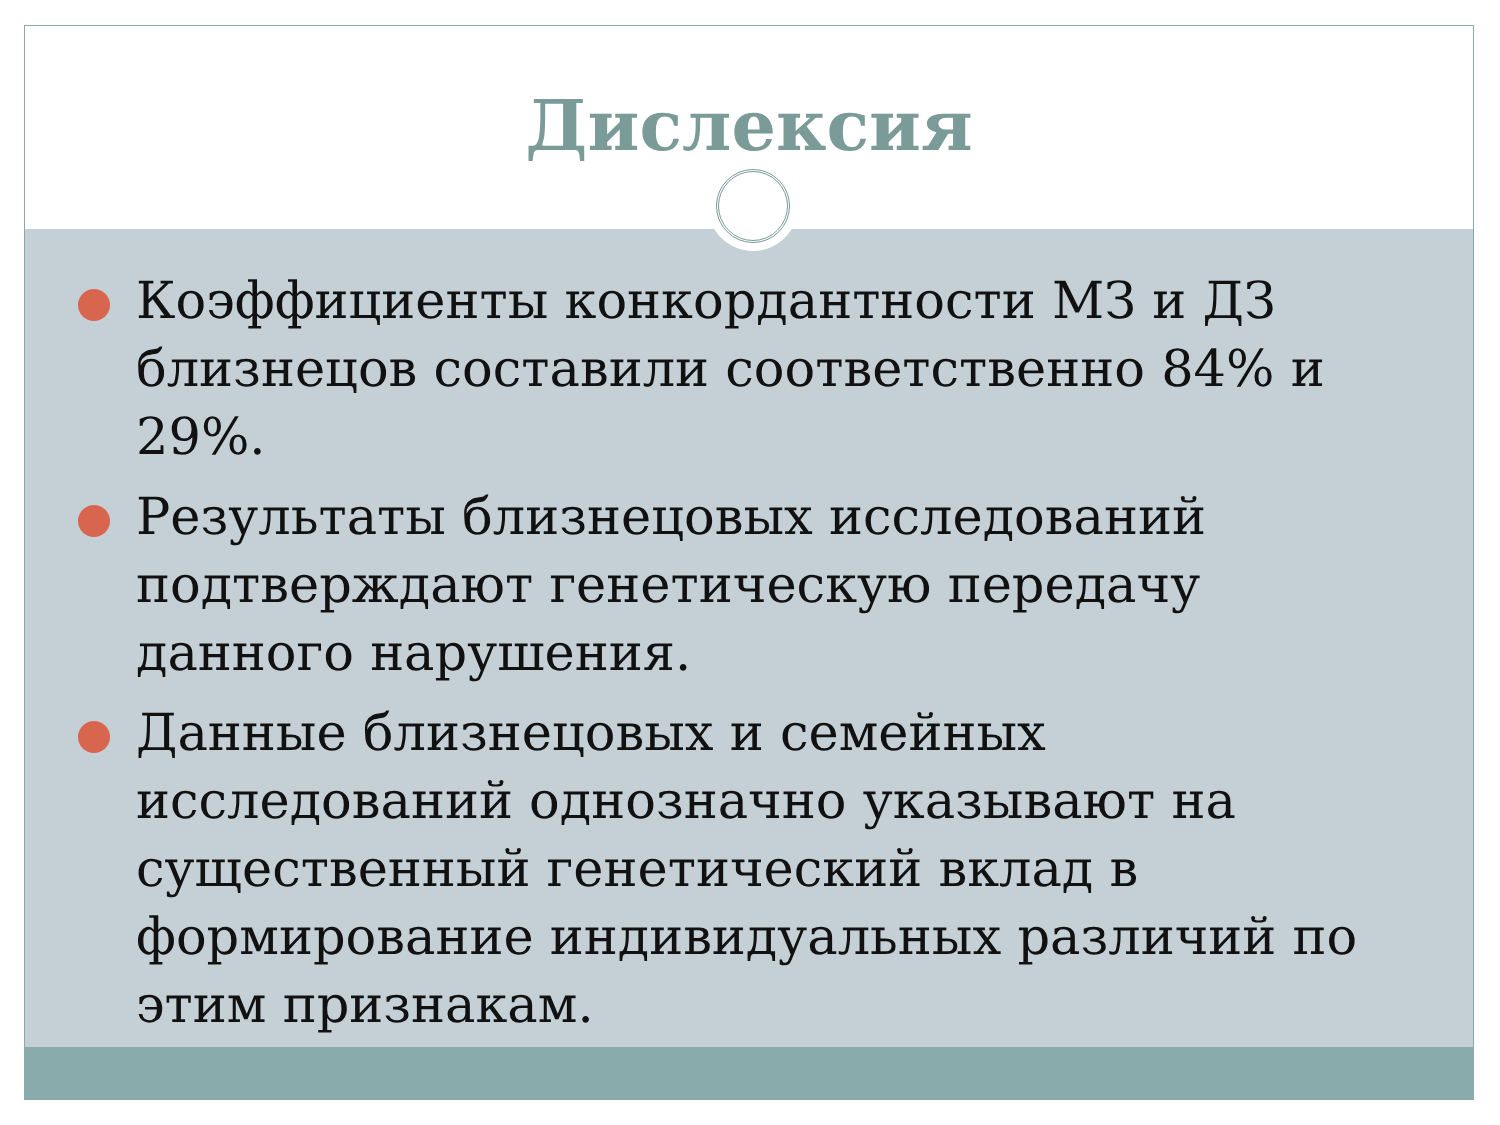Дислексия
Коэффициенты конкордантности МЗ и ДЗ близнецов составили соответственно 84% и 29%.
Результаты близнецовых исследований подтверждают генетическую передачу данного нарушения.
Данные близнецовых и семейных исследований однозначно указывают на существенный генетический вклад в формирование индивидуальных различий по этим признакам.